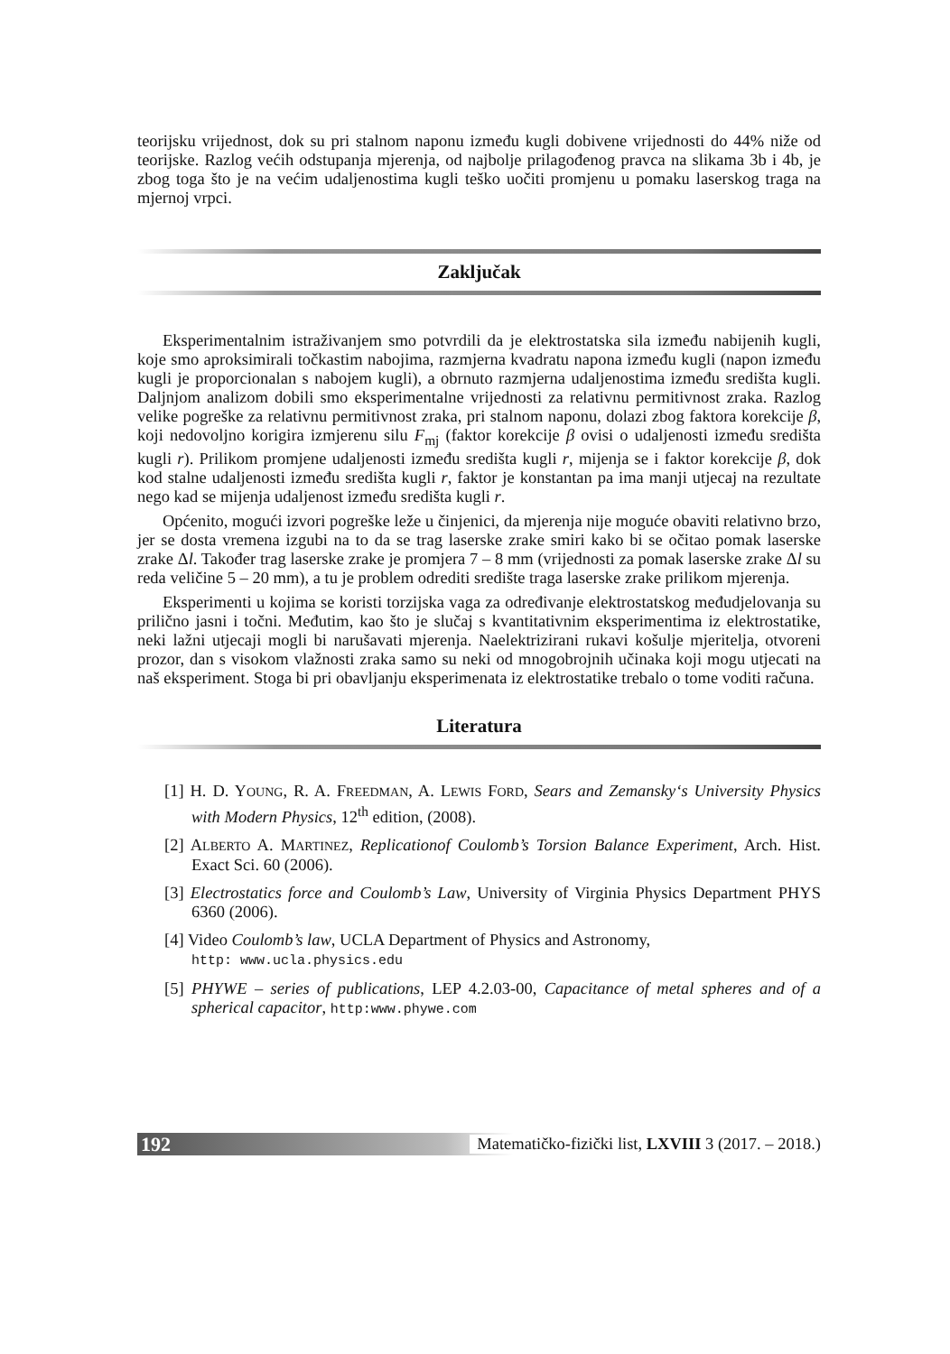teorijsku vrijednost, dok su pri stalnom naponu između kugli dobivene vrijednosti do 44% niže od teorijske. Razlog većih odstupanja mjerenja, od najbolje prilagođenog pravca na slikama 3b i 4b, je zbog toga što je na većim udaljenostima kugli teško uočiti promjenu u pomaku laserskog traga na mjernoj vrpci.
Zaključak
Eksperimentalnim istraživanjem smo potvrdili da je elektrostatska sila između nabijenih kugli, koje smo aproksimirali točkastim nabojima, razmjerna kvadratu napona između kugli (napon između kugli je proporcionalan s nabojem kugli), a obrnuto razmjerna udaljenostima između središta kugli. Daljnjom analizom dobili smo eksperimentalne vrijednosti za relativnu permitivnost zraka. Razlog velike pogreške za relativnu permitivnost zraka, pri stalnom naponu, dolazi zbog faktora korekcije β, koji nedovoljno korigira izmjerenu silu F<sub>mj</sub> (faktor korekcije β ovisi o udaljenosti između središta kugli r). Prilikom promjene udaljenosti između središta kugli r, mijenja se i faktor korekcije β, dok kod stalne udaljenosti između središta kugli r, faktor je konstantan pa ima manji utjecaj na rezultate nego kad se mijenja udaljenost između središta kugli r.
Općenito, mogući izvori pogreške leže u činjenici, da mjerenja nije moguće obaviti relativno brzo, jer se dosta vremena izgubi na to da se trag laserske zrake smiri kako bi se očitao pomak laserske zrake Δl. Također trag laserske zrake je promjera 7 – 8 mm (vrijednosti za pomak laserske zrake Δl su reda veličine 5 – 20 mm), a tu je problem odrediti središte traga laserske zrake prilikom mjerenja.
Eksperimenti u kojima se koristi torzijska vaga za određivanje elektrostatskog međudjelovanja su prilično jasni i točni. Međutim, kao što je slučaj s kvantitativnim eksperimentima iz elektrostatike, neki lažni utjecaji mogli bi narušavati mjerenja. Naelektrizirani rukavi košulje mjeritelja, otvoreni prozor, dan s visokom vlažnosti zraka samo su neki od mnogobrojnih učinaka koji mogu utjecati na naš eksperiment. Stoga bi pri obavljanju eksperimenata iz elektrostatike trebalo o tome voditi računa.
Literatura
[1] H. D. YOUNG, R. A. FREEDMAN, A. LEWIS FORD, Sears and Zemansky‘s University Physics with Modern Physics, 12<sup>th</sup> edition, (2008).
[2] ALBERTO A. MARTINEZ, Replicationof Coulomb’s Torsion Balance Experiment, Arch. Hist. Exact Sci. 60 (2006).
[3] Electrostatics force and Coulomb’s Law, University of Virginia Physics Department PHYS 6360 (2006).
[4] Video Coulomb’s law, UCLA Department of Physics and Astronomy,
http: www.ucla.physics.edu
[5] PHYWE – series of publications, LEP 4.2.03-00, Capacitance of metal spheres and of a spherical capacitor, http:www.phywe.com
192 Matematičko-fizički list, LXVIII 3 (2017. – 2018.)